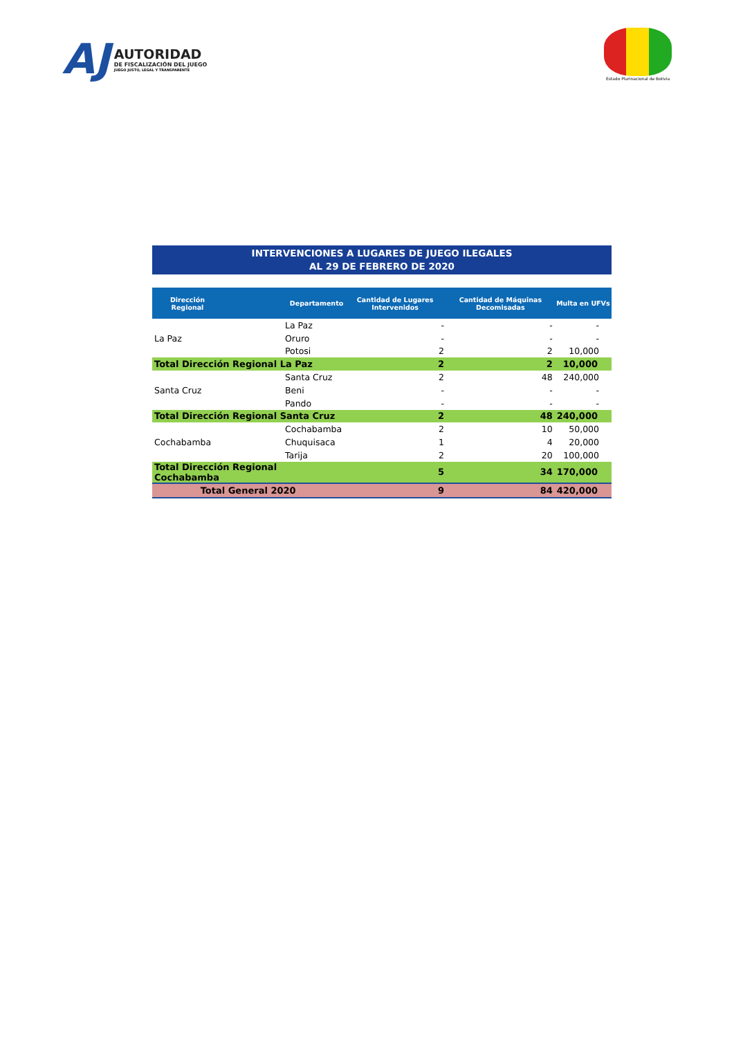AJ
AUTORIDAD
DE FISCALIZACIÓN DEL JUEGO
JUEGO JUSTO, LEGAL Y TRANSPARENTE
Estado Plurinacional de Bolivia
INTERVENCIONES A LUGARES DE JUEGO ILEGALES
AL 29 DE FEBRERO DE 2020
| Dirección Regional | Departamento | Cantidad de Lugares Intervenidos | Cantidad de Máquinas Decomisadas | Multa en UFVs |
| --- | --- | --- | --- | --- |
| La Paz | La Paz | - | - | - |
| | Oruro | - | - | - |
| | Potosi | 2 | 2 | 10,000 |
| Total Dirección Regional La Paz | | 2 | 2 | 10,000 |
| Santa Cruz | Santa Cruz | 2 | 48 | 240,000 |
| | Beni | - | - | - |
| | Pando | - | - | - |
| Total Dirección Regional Santa Cruz | | 2 | 48 | 240,000 |
| Cochabamba | Cochabamba | 2 | 10 | 50,000 |
| | Chuquisaca | 1 | 4 | 20,000 |
| | Tarija | 2 | 20 | 100,000 |
| Total Dirección Regional Cochabamba | | 5 | 34 | 170,000 |
| Total General 2020 | | 9 | 84 | 420,000 |